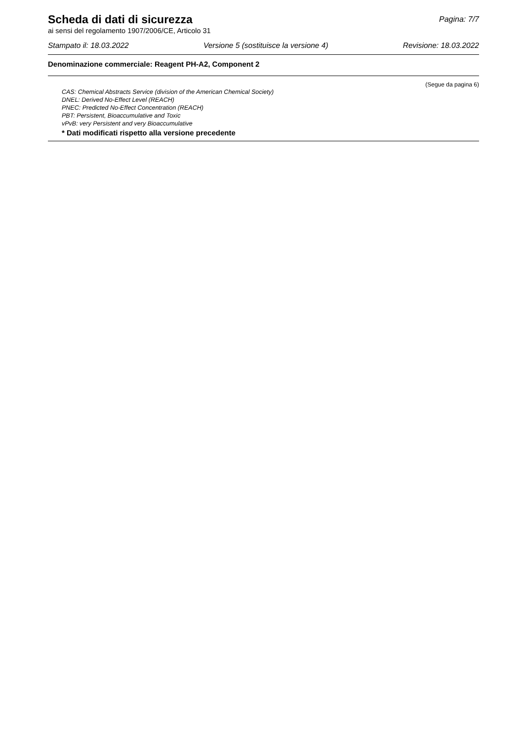Scheda di dati di sicurezza
Pagina: 7/7
ai sensi del regolamento 1907/2006/CE, Articolo 31
Stampato il: 18.03.2022 Versione 5 (sostituisce la versione 4) Revisione: 18.03.2022
Denominazione commerciale: Reagent PH-A2, Component 2
(Segue da pagina 6)
CAS: Chemical Abstracts Service (division of the American Chemical Society)
DNEL: Derived No-Effect Level (REACH)
PNEC: Predicted No-Effect Concentration (REACH)
PBT: Persistent, Bioaccumulative and Toxic
vPvB: very Persistent and very Bioaccumulative
* Dati modificati rispetto alla versione precedente